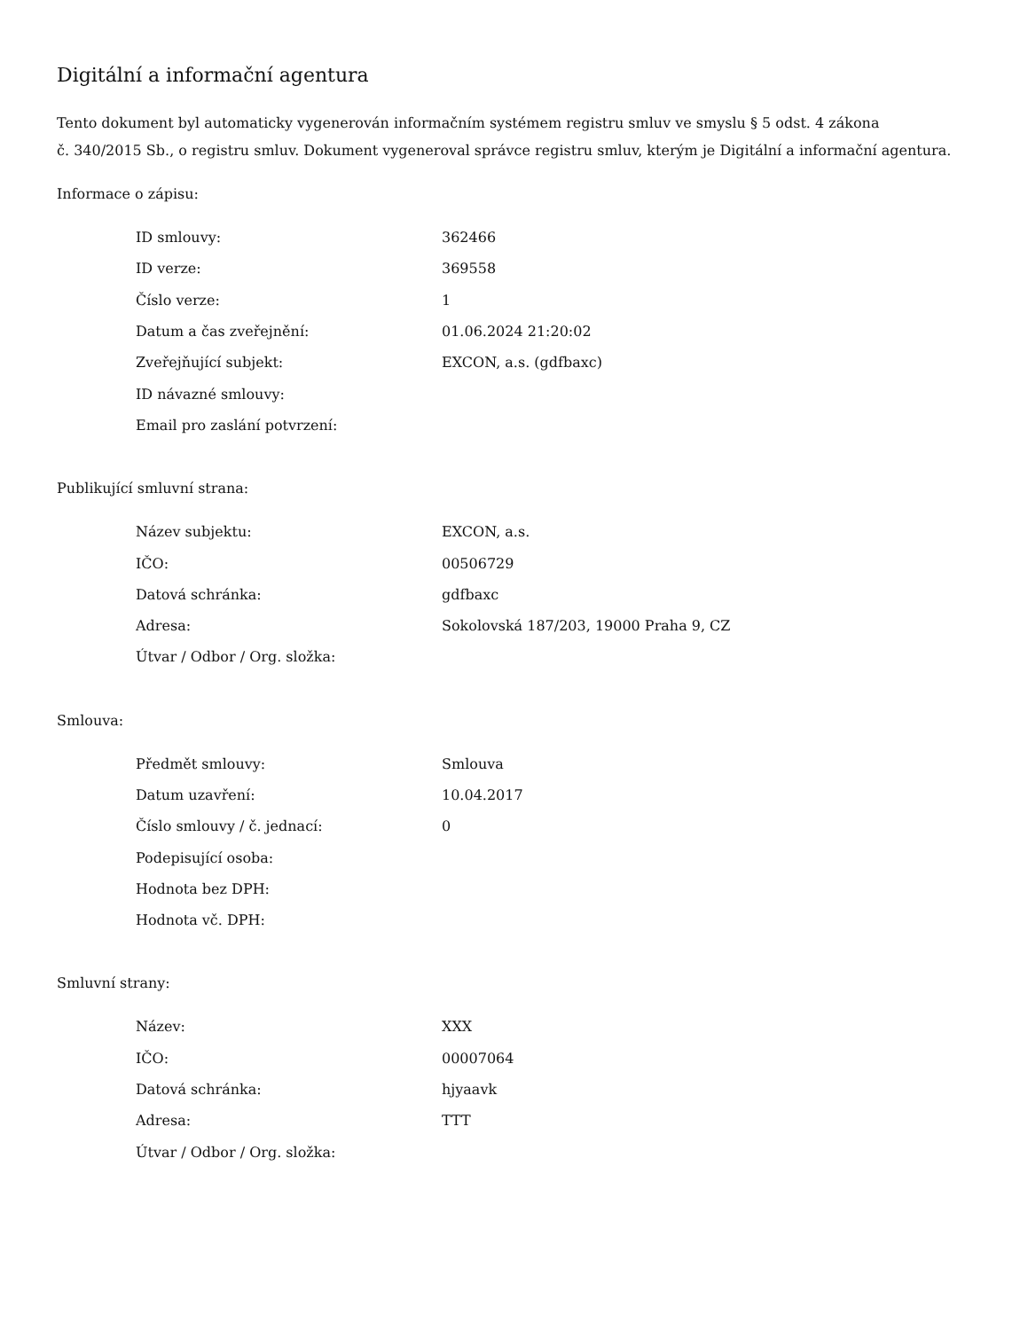Digitální a informační agentura
Tento dokument byl automaticky vygenerován informačním systémem registru smluv ve smyslu § 5 odst. 4 zákona
č. 340/2015 Sb., o registru smluv. Dokument vygeneroval správce registru smluv, kterým je Digitální a informační agentura.
Informace o zápisu:
| ID smlouvy: | 362466 |
| ID verze: | 369558 |
| Číslo verze: | 1 |
| Datum a čas zveřejnění: | 01.06.2024 21:20:02 |
| Zveřejňující subjekt: | EXCON, a.s. (gdfbaxc) |
| ID návazné smlouvy: | |
| Email pro zaslání potvrzení: | |
Publikující smluvní strana:
| Název subjektu: | EXCON, a.s. |
| IČO: | 00506729 |
| Datová schránka: | gdfbaxc |
| Adresa: | Sokolovská 187/203, 19000 Praha 9, CZ |
| Útvar / Odbor / Org. složka: | |
Smlouva:
| Předmět smlouvy: | Smlouva |
| Datum uzavření: | 10.04.2017 |
| Číslo smlouvy / č. jednací: | 0 |
| Podepisující osoba: | |
| Hodnota bez DPH: | |
| Hodnota vč. DPH: | |
Smluvní strany:
| Název: | XXX |
| IČO: | 00007064 |
| Datová schránka: | hjyaavk |
| Adresa: | TTT |
| Útvar / Odbor / Org. složka: | |